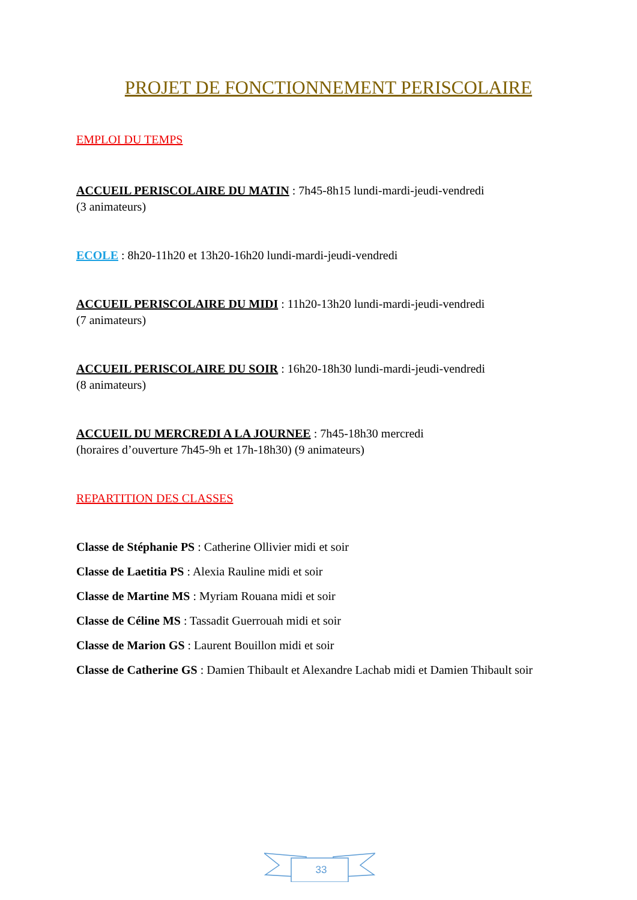PROJET DE FONCTIONNEMENT PERISCOLAIRE
EMPLOI DU TEMPS
ACCUEIL PERISCOLAIRE DU MATIN : 7h45-8h15 lundi-mardi-jeudi-vendredi
(3 animateurs)
ECOLE : 8h20-11h20 et 13h20-16h20 lundi-mardi-jeudi-vendredi
ACCUEIL PERISCOLAIRE DU MIDI : 11h20-13h20 lundi-mardi-jeudi-vendredi
(7 animateurs)
ACCUEIL PERISCOLAIRE DU SOIR : 16h20-18h30 lundi-mardi-jeudi-vendredi
(8 animateurs)
ACCUEIL DU MERCREDI A LA JOURNEE : 7h45-18h30 mercredi
(horaires d’ouverture 7h45-9h et 17h-18h30) (9 animateurs)
REPARTITION DES CLASSES
Classe de Stéphanie PS : Catherine Ollivier midi et soir
Classe de Laetitia PS : Alexia Rauline midi et soir
Classe de Martine MS : Myriam Rouana midi et soir
Classe de Céline MS : Tassadit Guerrouah midi et soir
Classe de Marion GS : Laurent Bouillon midi et soir
Classe de Catherine GS : Damien Thibault et Alexandre Lachab midi et Damien Thibault soir
33